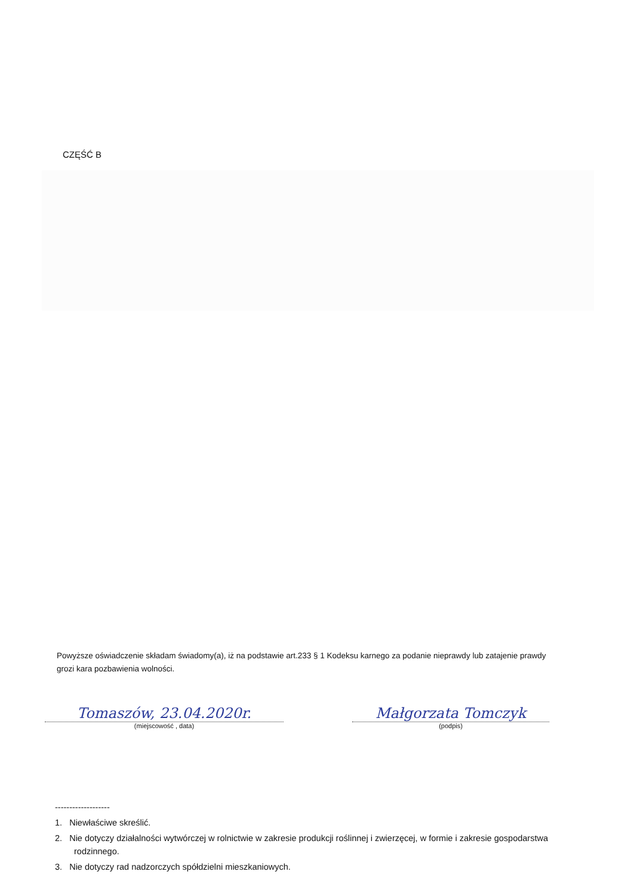CZĘŚĆ B
Powyższe oświadczenie składam świadomy(a), iż na podstawie art.233 § 1 Kodeksu karnego za podanie nieprawdy lub zatajenie prawdy grozi kara pozbawienia wolności.
Tomaszów, 23.04.2020r.
(miejscowość , data)
Małgorzata Tomczyk
(podpis)
-------------------
1. Niewłaściwe skreślić.
2. Nie dotyczy działalności wytwórczej w rolnictwie w zakresie produkcji roślinnej i zwierzęcej, w formie i zakresie gospodarstwa rodzinnego.
3. Nie dotyczy rad nadzorczych spółdzielni mieszkaniowych.